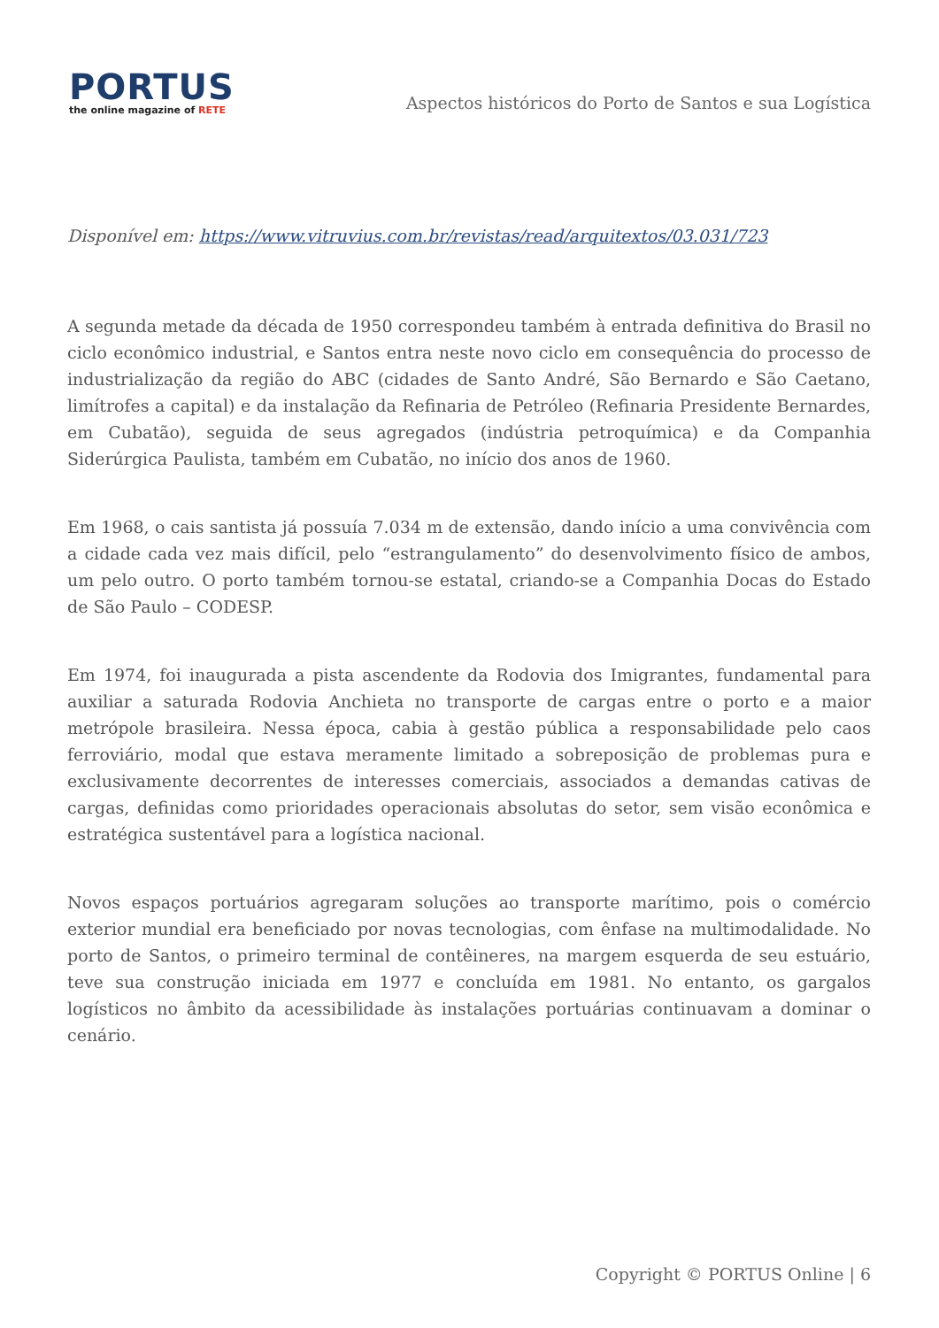PORTUS
the online magazine of RETE
Aspectos históricos do Porto de Santos e sua Logística
Disponível em: https://www.vitruvius.com.br/revistas/read/arquitextos/03.031/723
A segunda metade da década de 1950 correspondeu também à entrada definitiva do Brasil no ciclo econômico industrial, e Santos entra neste novo ciclo em consequência do processo de industrialização da região do ABC (cidades de Santo André, São Bernardo e São Caetano, limítrofes a capital) e da instalação da Refinaria de Petróleo (Refinaria Presidente Bernardes, em Cubatão), seguida de seus agregados (indústria petroquímica) e da Companhia Siderúrgica Paulista, também em Cubatão, no início dos anos de 1960.
Em 1968, o cais santista já possuía 7.034 m de extensão, dando início a uma convivência com a cidade cada vez mais difícil, pelo “estrangulamento” do desenvolvimento físico de ambos, um pelo outro. O porto também tornou-se estatal, criando-se a Companhia Docas do Estado de São Paulo – CODESP.
Em 1974, foi inaugurada a pista ascendente da Rodovia dos Imigrantes, fundamental para auxiliar a saturada Rodovia Anchieta no transporte de cargas entre o porto e a maior metrópole brasileira. Nessa época, cabia à gestão pública a responsabilidade pelo caos ferroviário, modal que estava meramente limitado a sobreposição de problemas pura e exclusivamente decorrentes de interesses comerciais, associados a demandas cativas de cargas, definidas como prioridades operacionais absolutas do setor, sem visão econômica e estratégica sustentável para a logística nacional.
Novos espaços portuários agregaram soluções ao transporte marítimo, pois o comércio exterior mundial era beneficiado por novas tecnologias, com ênfase na multimodalidade. No porto de Santos, o primeiro terminal de contêineres, na margem esquerda de seu estuário, teve sua construção iniciada em 1977 e concluída em 1981. No entanto, os gargalos logísticos no âmbito da acessibilidade às instalações portuárias continuavam a dominar o cenário.
Copyright © PORTUS Online | 6